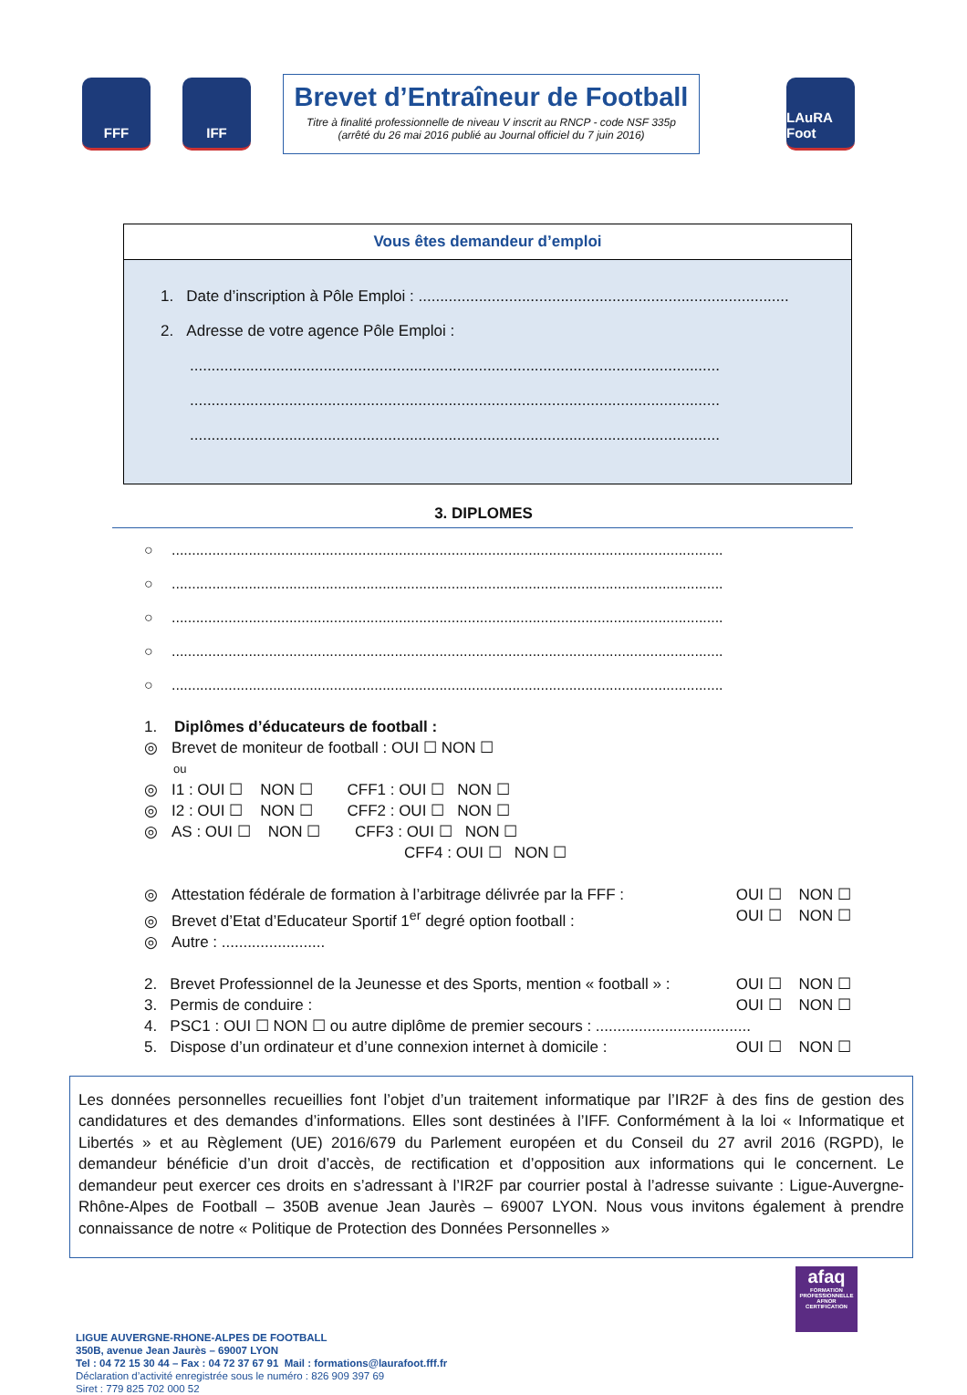FFF IFF
Brevet d’Entraîneur de Football
Titre à finalité professionnelle de niveau V inscrit au RNCP - code NSF 335p
(arrêté du 26 mai 2016 publié au Journal officiel du 7 juin 2016)
LAuRA Foot
Vous êtes demandeur d’emploi
1. Date d’inscription à Pôle Emploi : ......................................................................................
2. Adresse de votre agence Pôle Emploi :
...........................................................................................................................
...........................................................................................................................
...........................................................................................................................
3. DIPLOMES
○........................................................................................................................................
○........................................................................................................................................
○........................................................................................................................................
○........................................................................................................................................
○........................................................................................................................................
1. Diplômes d’éducateurs de football :
◎ Brevet de moniteur de football : OUI ☐ NON ☐
ou
◎ I1 : OUI ☐ NON ☐ CFF1 : OUI ☐ NON ☐
◎ I2 : OUI ☐ NON ☐ CFF2 : OUI ☐ NON ☐
◎ AS : OUI ☐ NON ☐ CFF3 : OUI ☐ NON ☐
CFF4 : OUI ☐ NON ☐
◎ Attestation fédérale de formation à l’arbitrage délivrée par la FFF : OUI ☐ NON ☐
◎ Brevet d’Etat d’Educateur Sportif 1<sup>er</sup> degré option football : OUI ☐ NON ☐
◎ Autre : ........................
2. Brevet Professionnel de la Jeunesse et des Sports, mention « football » : OUI ☐ NON ☐
3. Permis de conduire : OUI ☐ NON ☐
4. PSC1 : OUI ☐ NON ☐ ou autre diplôme de premier secours : ....................................
5. Dispose d’un ordinateur et d’une connexion internet à domicile : OUI ☐ NON ☐
Les données personnelles recueillies font l’objet d’un traitement informatique par l’IR2F à des fins de gestion des candidatures et des demandes d’informations. Elles sont destinées à l’IFF. Conformément à la loi « Informatique et Libertés » et au Règlement (UE) 2016/679 du Parlement européen et du Conseil du 27 avril 2016 (RGPD), le demandeur bénéficie d’un droit d’accès, de rectification et d’opposition aux informations qui le concernent. Le demandeur peut exercer ces droits en s’adressant à l’IR2F par courrier postal à l’adresse suivante : Ligue-Auvergne-Rhône-Alpes de Football – 350B avenue Jean Jaurès – 69007 LYON. Nous vous invitons également à prendre connaissance de notre « Politique de Protection des Données Personnelles »
LIGUE AUVERGNE-RHONE-ALPES DE FOOTBALL
350B, avenue Jean Jaurès – 69007 LYON
Tel : 04 72 15 30 44 – Fax : 04 72 37 67 91 Mail : formations@laurafoot.fff.fr
Déclaration d’activité enregistrée sous le numéro : 826 909 397 69
Siret : 779 825 702 000 52
afaq
FORMATION PROFESSIONNELLE
AFNOR CERTIFICATION